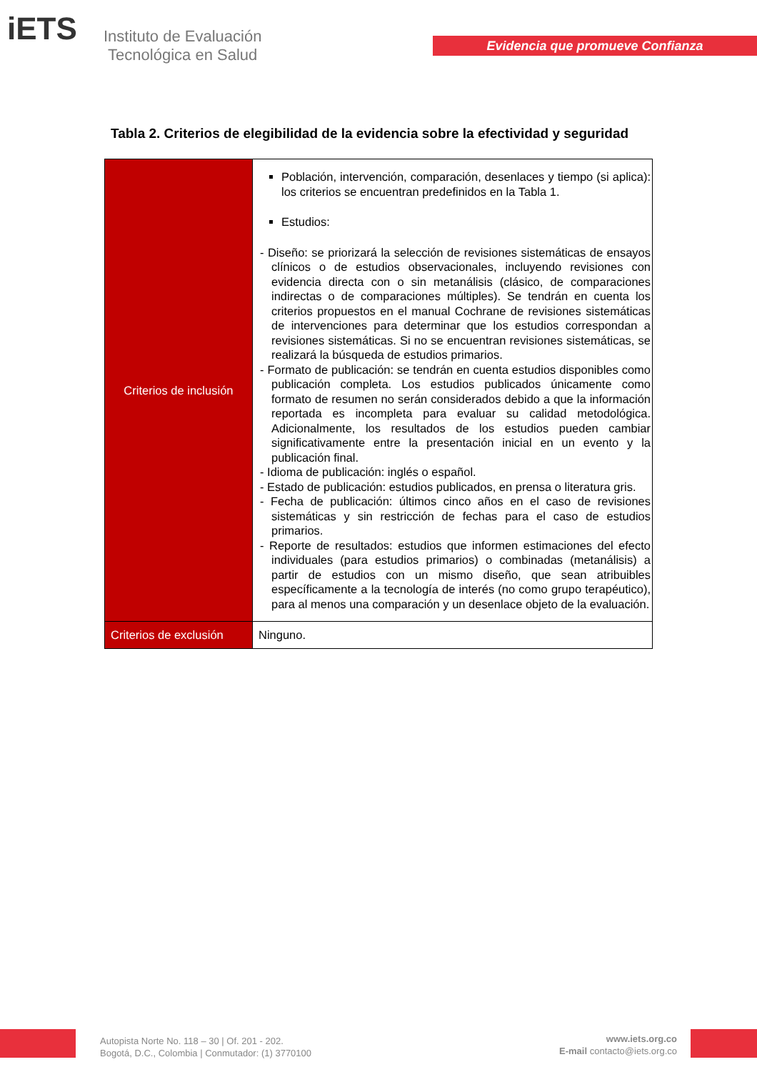iETS
Instituto de Evaluación
Tecnológica en Salud
Evidencia que promueve Confianza
Tabla 2. Criterios de elegibilidad de la evidencia sobre la efectividad y seguridad
| Criterios de inclusión | Población, intervención, comparación, desenlaces y tiempo (si aplica): los criterios se encuentran predefinidos en la Tabla 1. Estudios: - Diseño: se priorizará la selección de revisiones sistemáticas de ensayos clínicos o de estudios observacionales, incluyendo revisiones con evidencia directa con o sin metanálisis (clásico, de comparaciones indirectas o de comparaciones múltiples). Se tendrán en cuenta los criterios propuestos en el manual Cochrane de revisiones sistemáticas de intervenciones para determinar que los estudios correspondan a revisiones sistemáticas. Si no se encuentran revisiones sistemáticas, se realizará la búsqueda de estudios primarios. - Formato de publicación: se tendrán en cuenta estudios disponibles como publicación completa. Los estudios publicados únicamente como formato de resumen no serán considerados debido a que la información reportada es incompleta para evaluar su calidad metodológica. Adicionalmente, los resultados de los estudios pueden cambiar significativamente entre la presentación inicial en un evento y la publicación final. - Idioma de publicación: inglés o español. - Estado de publicación: estudios publicados, en prensa o literatura gris. - Fecha de publicación: últimos cinco años en el caso de revisiones sistemáticas y sin restricción de fechas para el caso de estudios primarios. - Reporte de resultados: estudios que informen estimaciones del efecto individuales (para estudios primarios) o combinadas (metanálisis) a partir de estudios con un mismo diseño, que sean atribuibles específicamente a la tecnología de interés (no como grupo terapéutico), para al menos una comparación y un desenlace objeto de la evaluación. |
| Criterios de exclusión | Ninguno. |
Autopista Norte No. 118 – 30 | Of. 201 - 202.
Bogotá, D.C., Colombia | Conmutador: (1) 3770100
www.iets.org.co
E-mail contacto@iets.org.co